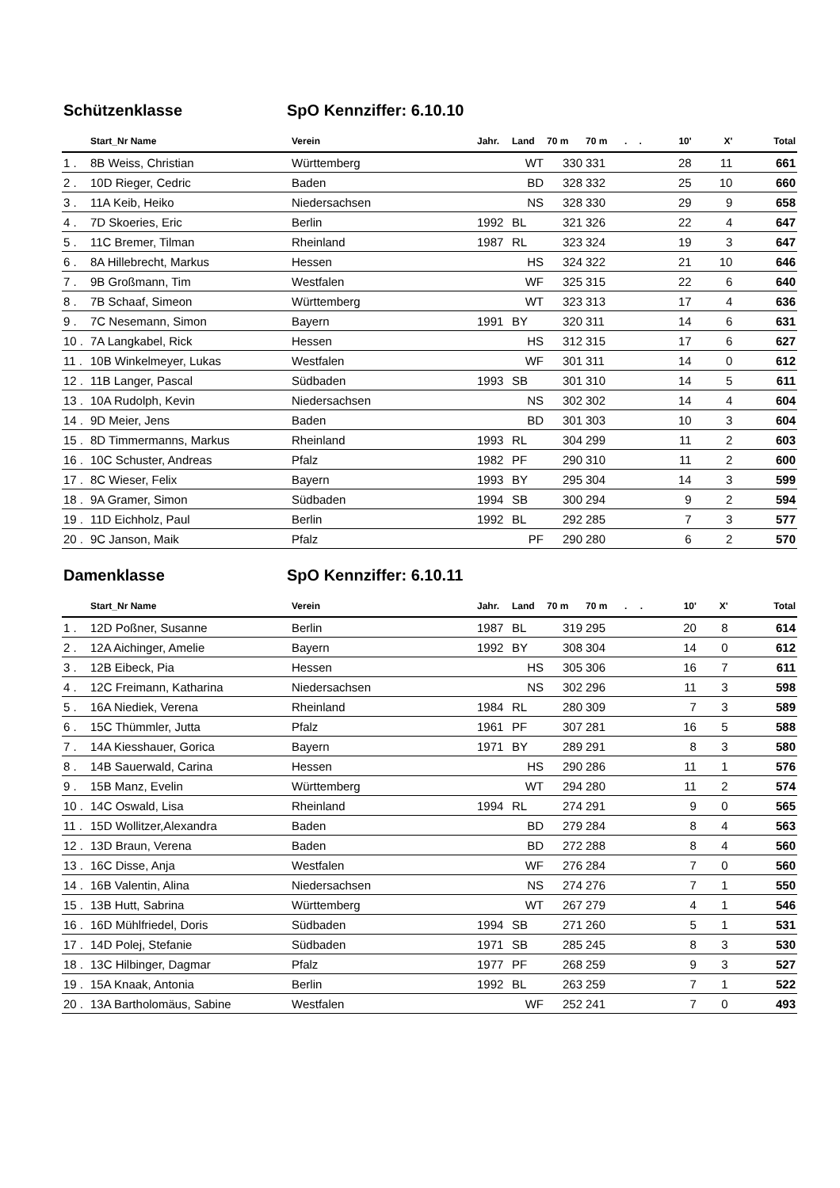Schützenklasse SpO Kennziffer: 6.10.10
| | Start_Nr Name | Verein | Jahr. | Land | 70 m | 70 m | . | . | 10' | X' | Total |
| --- | --- | --- | --- | --- | --- | --- | --- | --- | --- | --- | --- |
| 1 . | 8B Weiss, Christian | Württemberg | | WT | 330 | 331 | | | 28 | 11 | 661 |
| 2 . | 10D Rieger, Cedric | Baden | | BD | 328 | 332 | | | 25 | 10 | 660 |
| 3 . | 11A Keib, Heiko | Niedersachsen | | NS | 328 | 330 | | | 29 | 9 | 658 |
| 4 . | 7D Skoeries, Eric | Berlin | 1992 | BL | 321 | 326 | | | 22 | 4 | 647 |
| 5 . | 11C Bremer, Tilman | Rheinland | 1987 | RL | 323 | 324 | | | 19 | 3 | 647 |
| 6 . | 8A Hillebrecht, Markus | Hessen | | HS | 324 | 322 | | | 21 | 10 | 646 |
| 7 . | 9B Großmann, Tim | Westfalen | | WF | 325 | 315 | | | 22 | 6 | 640 |
| 8 . | 7B Schaaf, Simeon | Württemberg | | WT | 323 | 313 | | | 17 | 4 | 636 |
| 9 . | 7C Nesemann, Simon | Bayern | 1991 | BY | 320 | 311 | | | 14 | 6 | 631 |
| 10 . | 7A Langkabel, Rick | Hessen | | HS | 312 | 315 | | | 17 | 6 | 627 |
| 11 . | 10B Winkelmeyer, Lukas | Westfalen | | WF | 301 | 311 | | | 14 | 0 | 612 |
| 12 . | 11B Langer, Pascal | Südbaden | 1993 | SB | 301 | 310 | | | 14 | 5 | 611 |
| 13 . | 10A Rudolph, Kevin | Niedersachsen | | NS | 302 | 302 | | | 14 | 4 | 604 |
| 14 . | 9D Meier, Jens | Baden | | BD | 301 | 303 | | | 10 | 3 | 604 |
| 15 . | 8D Timmermanns, Markus | Rheinland | 1993 | RL | 304 | 299 | | | 11 | 2 | 603 |
| 16 . | 10C Schuster, Andreas | Pfalz | 1982 | PF | 290 | 310 | | | 11 | 2 | 600 |
| 17 . | 8C Wieser, Felix | Bayern | 1993 | BY | 295 | 304 | | | 14 | 3 | 599 |
| 18 . | 9A Gramer, Simon | Südbaden | 1994 | SB | 300 | 294 | | | 9 | 2 | 594 |
| 19 . | 11D Eichholz, Paul | Berlin | 1992 | BL | 292 | 285 | | | 7 | 3 | 577 |
| 20 . | 9C Janson, Maik | Pfalz | | PF | 290 | 280 | | | 6 | 2 | 570 |
Damenklasse SpO Kennziffer: 6.10.11
| | Start_Nr Name | Verein | Jahr. | Land | 70 m | 70 m | . | . | 10' | X' | Total |
| --- | --- | --- | --- | --- | --- | --- | --- | --- | --- | --- | --- |
| 1 . | 12D Poßner, Susanne | Berlin | 1987 | BL | 319 | 295 | | | 20 | 8 | 614 |
| 2 . | 12A Aichinger, Amelie | Bayern | 1992 | BY | 308 | 304 | | | 14 | 0 | 612 |
| 3 . | 12B Eibeck, Pia | Hessen | | HS | 305 | 306 | | | 16 | 7 | 611 |
| 4 . | 12C Freimann, Katharina | Niedersachsen | | NS | 302 | 296 | | | 11 | 3 | 598 |
| 5 . | 16A Niediek, Verena | Rheinland | 1984 | RL | 280 | 309 | | | 7 | 3 | 589 |
| 6 . | 15C Thümmler, Jutta | Pfalz | 1961 | PF | 307 | 281 | | | 16 | 5 | 588 |
| 7 . | 14A Kiesshauer, Gorica | Bayern | 1971 | BY | 289 | 291 | | | 8 | 3 | 580 |
| 8 . | 14B Sauerwald, Carina | Hessen | | HS | 290 | 286 | | | 11 | 1 | 576 |
| 9 . | 15B Manz, Evelin | Württemberg | | WT | 294 | 280 | | | 11 | 2 | 574 |
| 10 . | 14C Oswald, Lisa | Rheinland | 1994 | RL | 274 | 291 | | | 9 | 0 | 565 |
| 11 . | 15D Wollitzer,Alexandra | Baden | | BD | 279 | 284 | | | 8 | 4 | 563 |
| 12 . | 13D Braun, Verena | Baden | | BD | 272 | 288 | | | 8 | 4 | 560 |
| 13 . | 16C Disse, Anja | Westfalen | | WF | 276 | 284 | | | 7 | 0 | 560 |
| 14 . | 16B Valentin, Alina | Niedersachsen | | NS | 274 | 276 | | | 7 | 1 | 550 |
| 15 . | 13B Hutt, Sabrina | Württemberg | | WT | 267 | 279 | | | 4 | 1 | 546 |
| 16 . | 16D Mühlfriedel, Doris | Südbaden | 1994 | SB | 271 | 260 | | | 5 | 1 | 531 |
| 17 . | 14D Polej, Stefanie | Südbaden | 1971 | SB | 285 | 245 | | | 8 | 3 | 530 |
| 18 . | 13C Hilbinger, Dagmar | Pfalz | 1977 | PF | 268 | 259 | | | 9 | 3 | 527 |
| 19 . | 15A Knaak, Antonia | Berlin | 1992 | BL | 263 | 259 | | | 7 | 1 | 522 |
| 20 . | 13A Bartholomäus, Sabine | Westfalen | | WF | 252 | 241 | | | 7 | 0 | 493 |